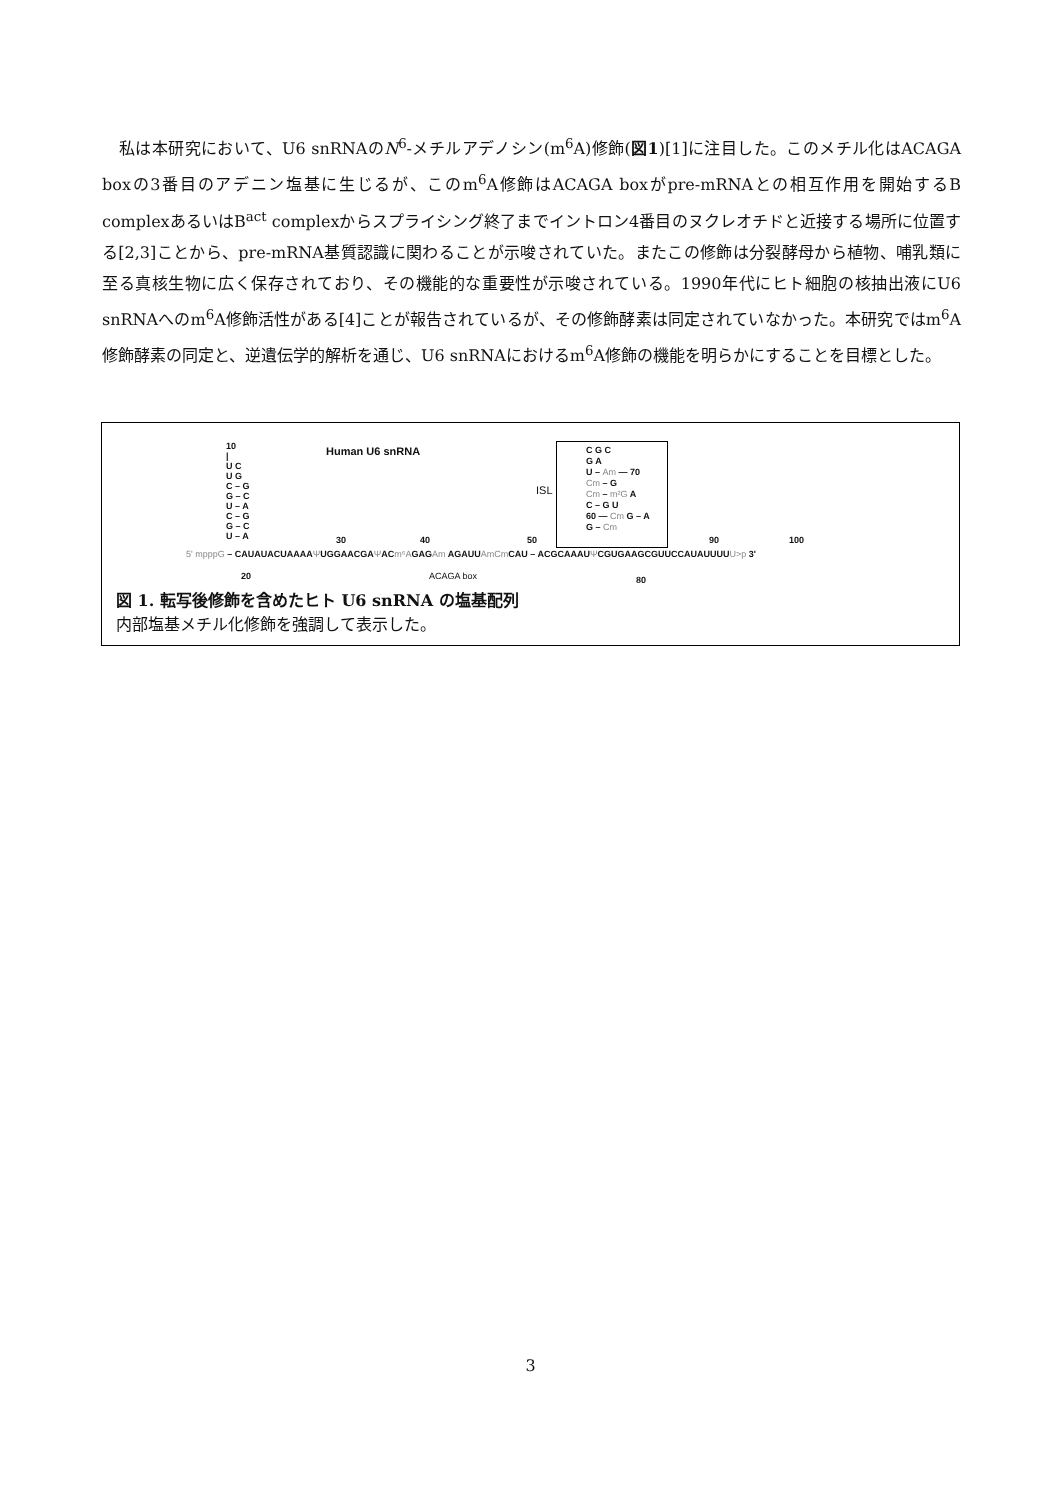私は本研究において、U6 snRNAのN<sup>6</sup>-メチルアデノシン(m<sup>6</sup>A)修飾(図1)[1]に注目した。このメチル化はACAGA boxの3番目のアデニン塩基に生じるが、このm<sup>6</sup>A修飾はACAGA boxがpre-mRNAとの相互作用を開始するB complexあるいはB<sup>act</sup> complexからスプライシング終了までイントロン4番目のヌクレオチドと近接する場所に位置する[2,3]ことから、pre-mRNA基質認識に関わることが示唆されていた。またこの修飾は分裂酵母から植物、哺乳類に至る真核生物に広く保存されており、その機能的な重要性が示唆されている。1990年代にヒト細胞の核抽出液にU6 snRNAへのm<sup>6</sup>A修飾活性がある[4]ことが報告されているが、その修飾酵素は同定されていなかった。本研究ではm<sup>6</sup>A修飾酵素の同定と、逆遺伝学的解析を通じ、U6 snRNAにおけるm<sup>6</sup>A修飾の機能を明らかにすることを目標とした。
Human U6 snRNA
10
|
U C
U G
C – G
G – C
U – A
C – G
G – C
U – A
ISL
C G C
G A
U – Am — 70
Cm – G
Cm – m²G A
C – G U
60 — Cm G – A
G – Cm
30 40 50 90 100
5' mpppG – CAUAUACUAAAAΨUGGAACGAΨACm⁶AGAGAm AGAUUAmCm CAU – ACGCAAAUΨCGUGAAGCGUUCCAUAUUUUU>p 3'
20 ACAGA box 80
図 1. 転写後修飾を含めたヒト U6 snRNA の塩基配列
内部塩基メチル化修飾を強調して表示した。
3